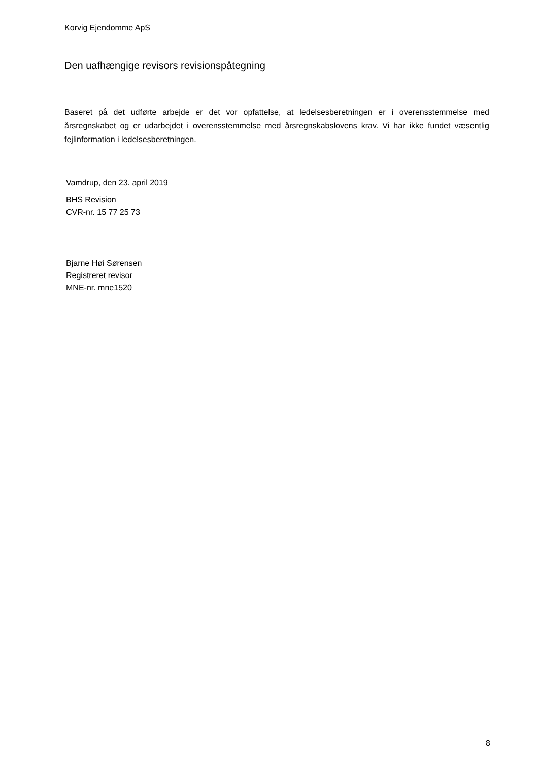Korvig Ejendomme ApS
Den uafhængige revisors revisionspåtegning
Baseret på det udførte arbejde er det vor opfattelse, at ledelsesberetningen er i overensstemmelse med årsregnskabet og er udarbejdet i overensstemmelse med årsregnskabslovens krav. Vi har ikke fundet væsentlig fejlinformation i ledelsesberetningen.
Vamdrup, den 23. april 2019
BHS Revision
CVR-nr. 15 77 25 73
Bjarne Høi Sørensen
Registreret revisor
MNE-nr. mne1520
8